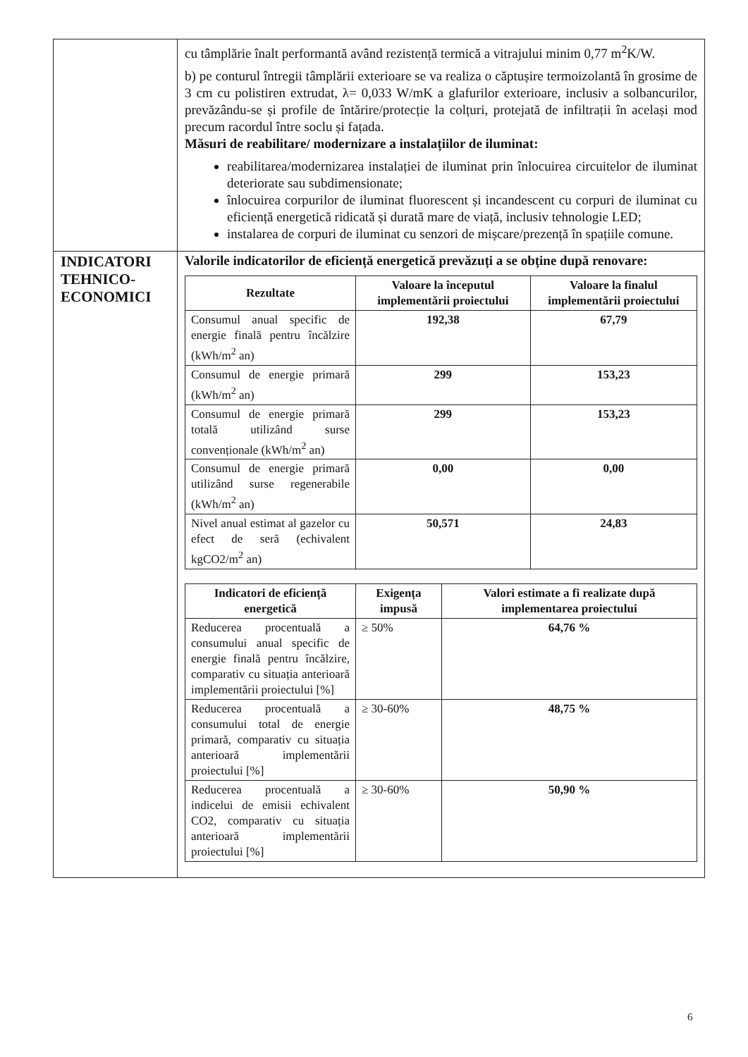| | cu tâmplărie înalt performantă având rezistență termică a vitrajului minim 0,77 m<sup>2</sup>K/W. b) pe conturul întregii tâmplării exterioare se va realiza o căptușire termoizolantă în grosime de 3 cm cu polistiren extrudat, λ= 0,033 W/mK a glafurilor exterioare, inclusiv a solbancurilor, prevăzându-se și profile de întărire/protecție la colțuri, protejată de infiltrații în același mod precum racordul între soclu și fațada. Măsuri de reabilitare/ modernizare a instalațiilor de iluminat: reabilitarea/modernizarea instalației de iluminat prin înlocuirea circuitelor de iluminat deteriorate sau subdimensionate; înlocuirea corpurilor de iluminat fluorescent și incandescent cu corpuri de iluminat cu eficiență energetică ridicată și durată mare de viață, inclusiv tehnologie LED; instalarea de corpuri de iluminat cu senzori de mișcare/prezență în spațiile comune. |
| INDICATORI TEHNICO-ECONOMICI | Valorile indicatorilor de eficiență energetică prevăzuți a se obține după renovare: / Rezultate / Valoare la începutul implementării proiectului / Valoare la finalul implementării proiectului / / --- / --- / --- / / Consumul anual specific de energie finală pentru încălzire (kWh/m<sup>2</sup> an) / 192,38 / 67,79 / / Consumul de energie primară (kWh/m<sup>2</sup> an) / 299 / 153,23 / / Consumul de energie primară totală utilizând surse convenționale (kWh/m<sup>2</sup> an) / 299 / 153,23 / / Consumul de energie primară utilizând surse regenerabile (kWh/m<sup>2</sup> an) / 0,00 / 0,00 / / Nivel anual estimat al gazelor cu efect de seră (echivalent kgCO2/m<sup>2</sup> an) / 50,571 / 24,83 / / Indicatori de eficiență energetică / Exigența impusă / Valori estimate a fi realizate după implementarea proiectului / / --- / --- / --- / / Reducerea procentuală a consumului anual specific de energie finală pentru încălzire, comparativ cu situația anterioară implementării proiectului [%] / ≥ 50% / 64,76 % / / Reducerea procentuală a consumului total de energie primară, comparativ cu situația anterioară implementării proiectului [%] / ≥ 30-60% / 48,75 % / / Reducerea procentuală a indicelui de emisii echivalent CO2, comparativ cu situația anterioară implementării proiectului [%] / ≥ 30-60% / 50,90 % / |
6